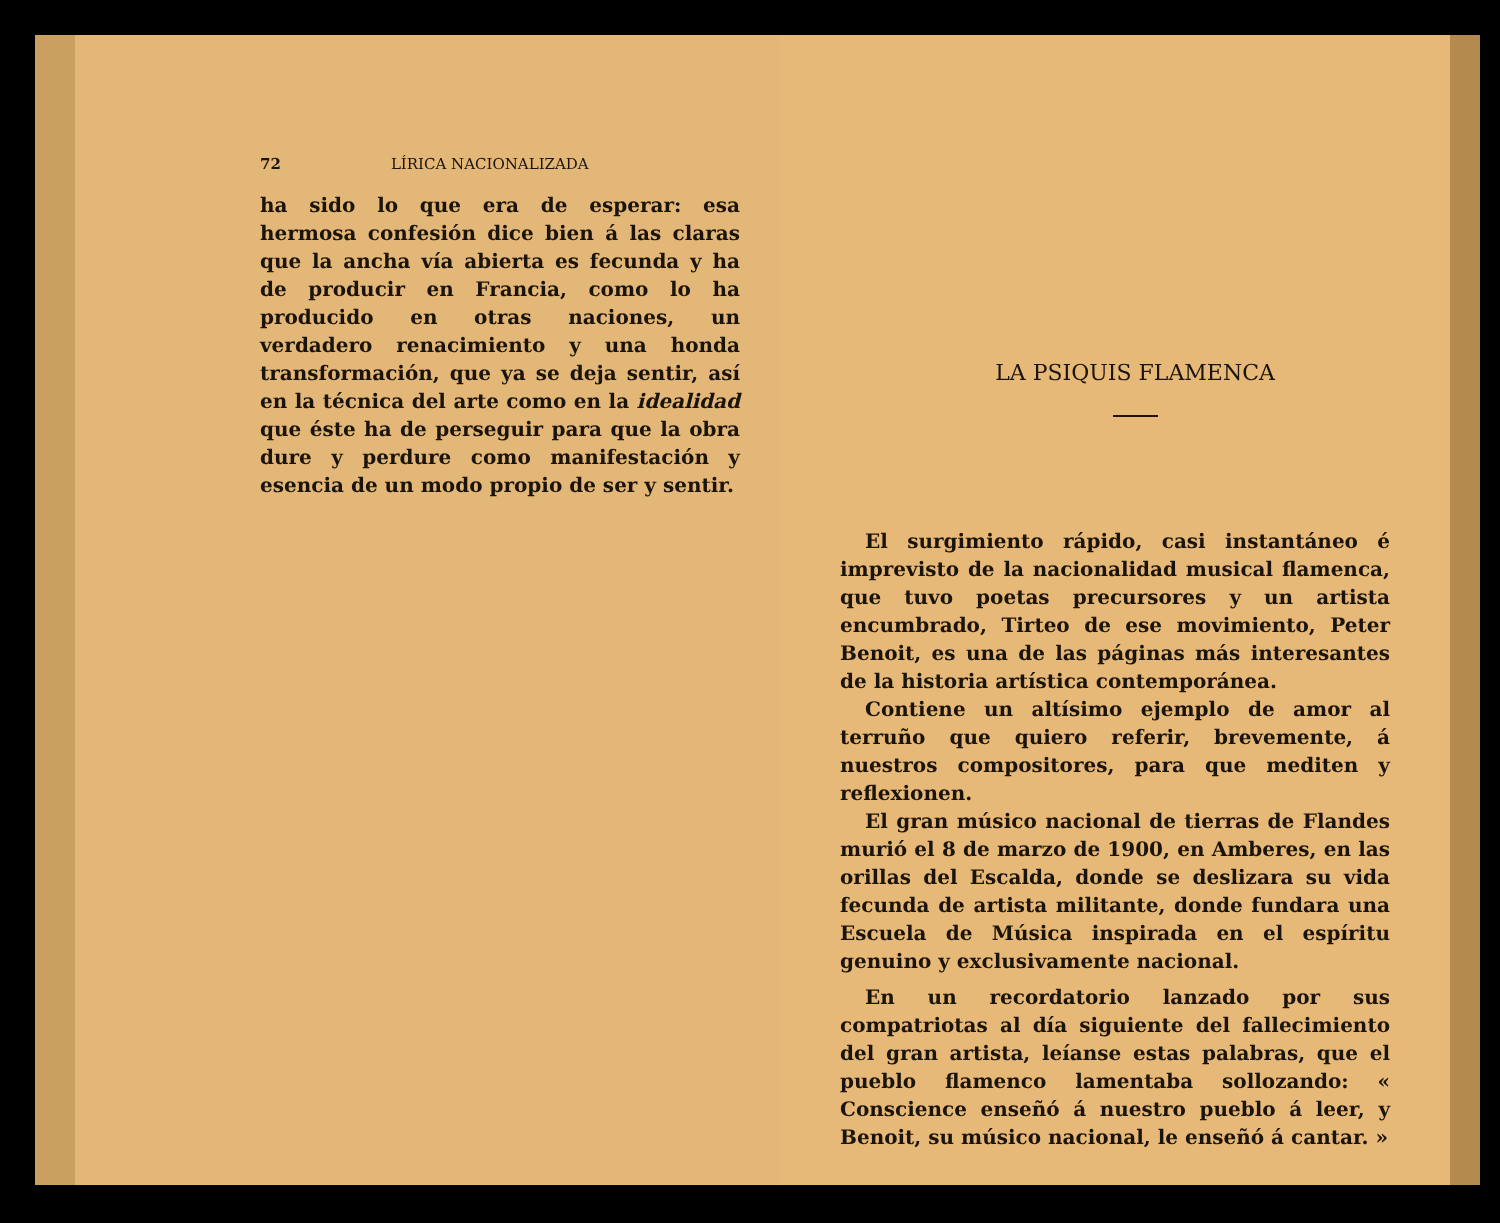72 LÍRICA NACIONALIZADA
ha sido lo que era de esperar: esa hermosa confesión dice bien á las claras que la ancha vía abierta es fecunda y ha de producir en Francia, como lo ha producido en otras naciones, un verdadero renacimiento y una honda transformación, que ya se deja sentir, así en la técnica del arte como en la idealidad que éste ha de perseguir para que la obra dure y perdure como manifestación y esencia de un modo propio de ser y sentir.
LA PSIQUIS FLAMENCA
El surgimiento rápido, casi instantáneo é imprevisto de la nacionalidad musical flamenca, que tuvo poetas precursores y un artista encumbrado, Tirteo de ese movimiento, Peter Benoit, es una de las páginas más interesantes de la historia artística contemporánea.
Contiene un altísimo ejemplo de amor al terruño que quiero referir, brevemente, á nuestros compositores, para que mediten y reflexionen.
El gran músico nacional de tierras de Flandes murió el 8 de marzo de 1900, en Amberes, en las orillas del Escalda, donde se deslizara su vida fecunda de artista militante, donde fundara una Escuela de Música inspirada en el espíritu genuino y exclusivamente nacional.
En un recordatorio lanzado por sus compatriotas al día siguiente del fallecimiento del gran artista, leíanse estas palabras, que el pueblo flamenco lamentaba sollozando: « Conscience enseñó á nuestro pueblo á leer, y Benoit, su músico nacional, le enseñó á cantar. »